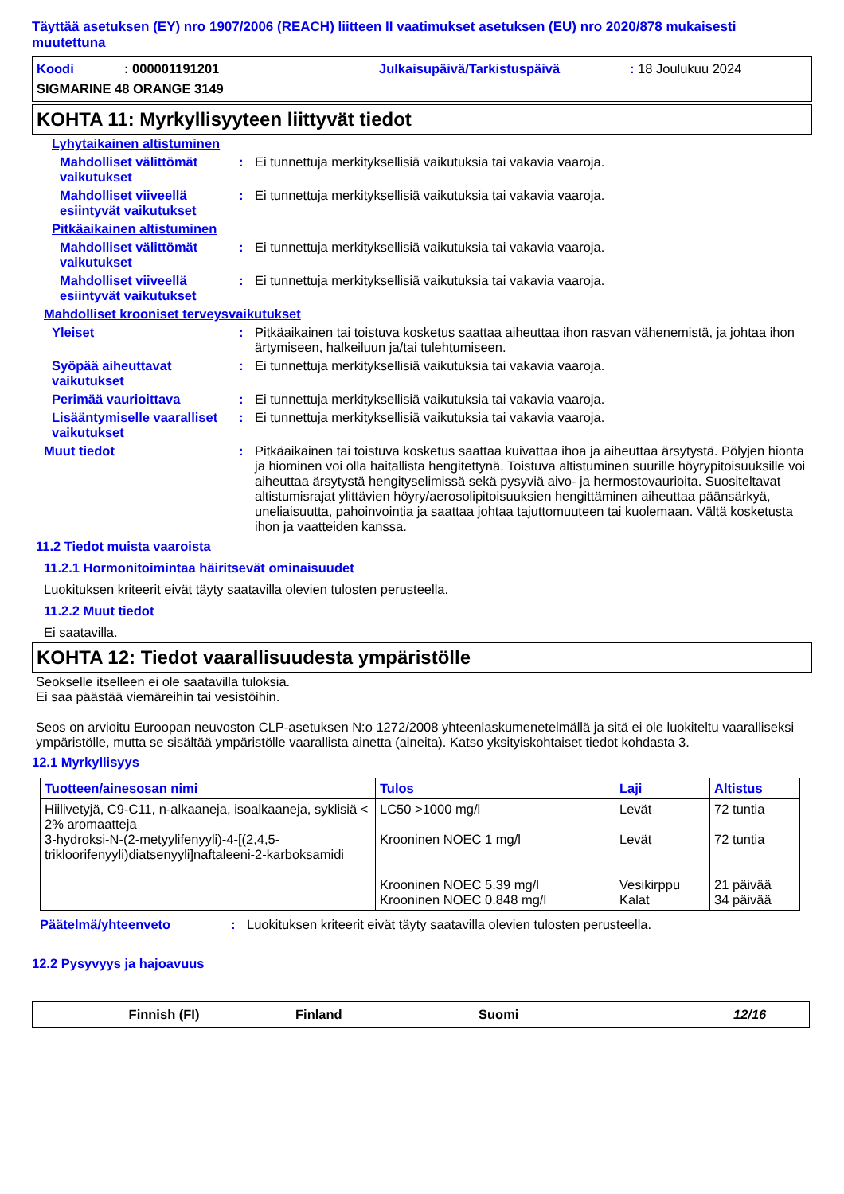Täyttää asetuksen (EY) nro 1907/2006 (REACH) liitteen II vaatimukset asetuksen (EU) nro 2020/878 mukaisesti muutettuna
Koodi: 000001191201 Julkaisupäivä/Tarkistuspäivä: 18 Joulukuu 2024 SIGMARINE 48 ORANGE 3149
KOHTA 11: Myrkyllisyyteen liittyvät tiedot
Lyhytaikainen altistuminen
Mahdolliset välittömät vaikutukset
: Ei tunnettuja merkityksellisiä vaikutuksia tai vakavia vaaroja.
Mahdolliset viiveellä esiintyvät vaikutukset
: Ei tunnettuja merkityksellisiä vaikutuksia tai vakavia vaaroja.
Pitkäaikainen altistuminen
Mahdolliset välittömät vaikutukset
: Ei tunnettuja merkityksellisiä vaikutuksia tai vakavia vaaroja.
Mahdolliset viiveellä esiintyvät vaikutukset
: Ei tunnettuja merkityksellisiä vaikutuksia tai vakavia vaaroja.
Mahdolliset krooniset terveysvaikutukset
Yleiset : Pitkäaikainen tai toistuva kosketus saattaa aiheuttaa ihon rasvan vähenemistä, ja johtaa ihon ärtymiseen, halkeiluun ja/tai tulehtumiseen.
Syöpää aiheuttavat vaikutukset
: Ei tunnettuja merkityksellisiä vaikutuksia tai vakavia vaaroja.
Perimää vaurioittava : Ei tunnettuja merkityksellisiä vaikutuksia tai vakavia vaaroja.
Lisääntymiselle vaaralliset vaikutukset
: Ei tunnettuja merkityksellisiä vaikutuksia tai vakavia vaaroja.
Muut tiedot : Pitkäaikainen tai toistuva kosketus saattaa kuivattaa ihoa ja aiheuttaa ärsytystä. Pölyjen hionta ja hiominen voi olla haitallista hengitettynä. Toistuva altistuminen suurille höyrypitoisuuksille voi aiheuttaa ärsytystä hengityselimissä sekä pysyviä aivo- ja hermostovaurioita. Suositeltavat altistumisrajat ylittävien höyry/aerosolipitoisuuksien hengittäminen aiheuttaa päänsärkyä, uneliaisuutta, pahoinvointia ja saattaa johtaa tajuttomuuteen tai kuolemaan. Vältä kosketusta ihon ja vaatteiden kanssa.
11.2 Tiedot muista vaaroista
11.2.1 Hormonitoimintaa häiritsevät ominaisuudet
Luokituksen kriteerit eivät täyty saatavilla olevien tulosten perusteella.
11.2.2 Muut tiedot
Ei saatavilla.
KOHTA 12: Tiedot vaarallisuudesta ympäristölle
Seokselle itselleen ei ole saatavilla tuloksia.
Ei saa päästää viemäreihin tai vesistöihin.
Seos on arvioitu Euroopan neuvoston CLP-asetuksen N:o 1272/2008 yhteenlaskumenetelmällä ja sitä ei ole luokiteltu vaaralliseksi ympäristölle, mutta se sisältää ympäristölle vaarallista ainetta (aineita). Katso yksityiskohtaiset tiedot kohdasta 3.
12.1 Myrkyllisyys
| Tuotteen/ainesosan nimi | Tulos | Laji | Altistus |
| --- | --- | --- | --- |
| Hiilivetyjä, C9-C11, n-alkaaneja, isoalkaaneja, syklisiä < 2% aromaatteja 3-hydroksi-N-(2-metyylifenyyli)-4-[(2,4,5-trikloorifenyyli)diatsenyyli]naftaleeni-2-karboksamidi | LC50 >1000 mg/l Krooninen NOEC 1 mg/l Krooninen NOEC 5.39 mg/l Krooninen NOEC 0.848 mg/l | Levät Levät Vesikirppu Kalat | 72 tuntia 72 tuntia 21 päivää 34 päivää |
Päätelmä/yhteenveto : Luokituksen kriteerit eivät täyty saatavilla olevien tulosten perusteella.
12.2 Pysyvyys ja hajoavuus
Finnish (FI) Finland Suomi 12/16